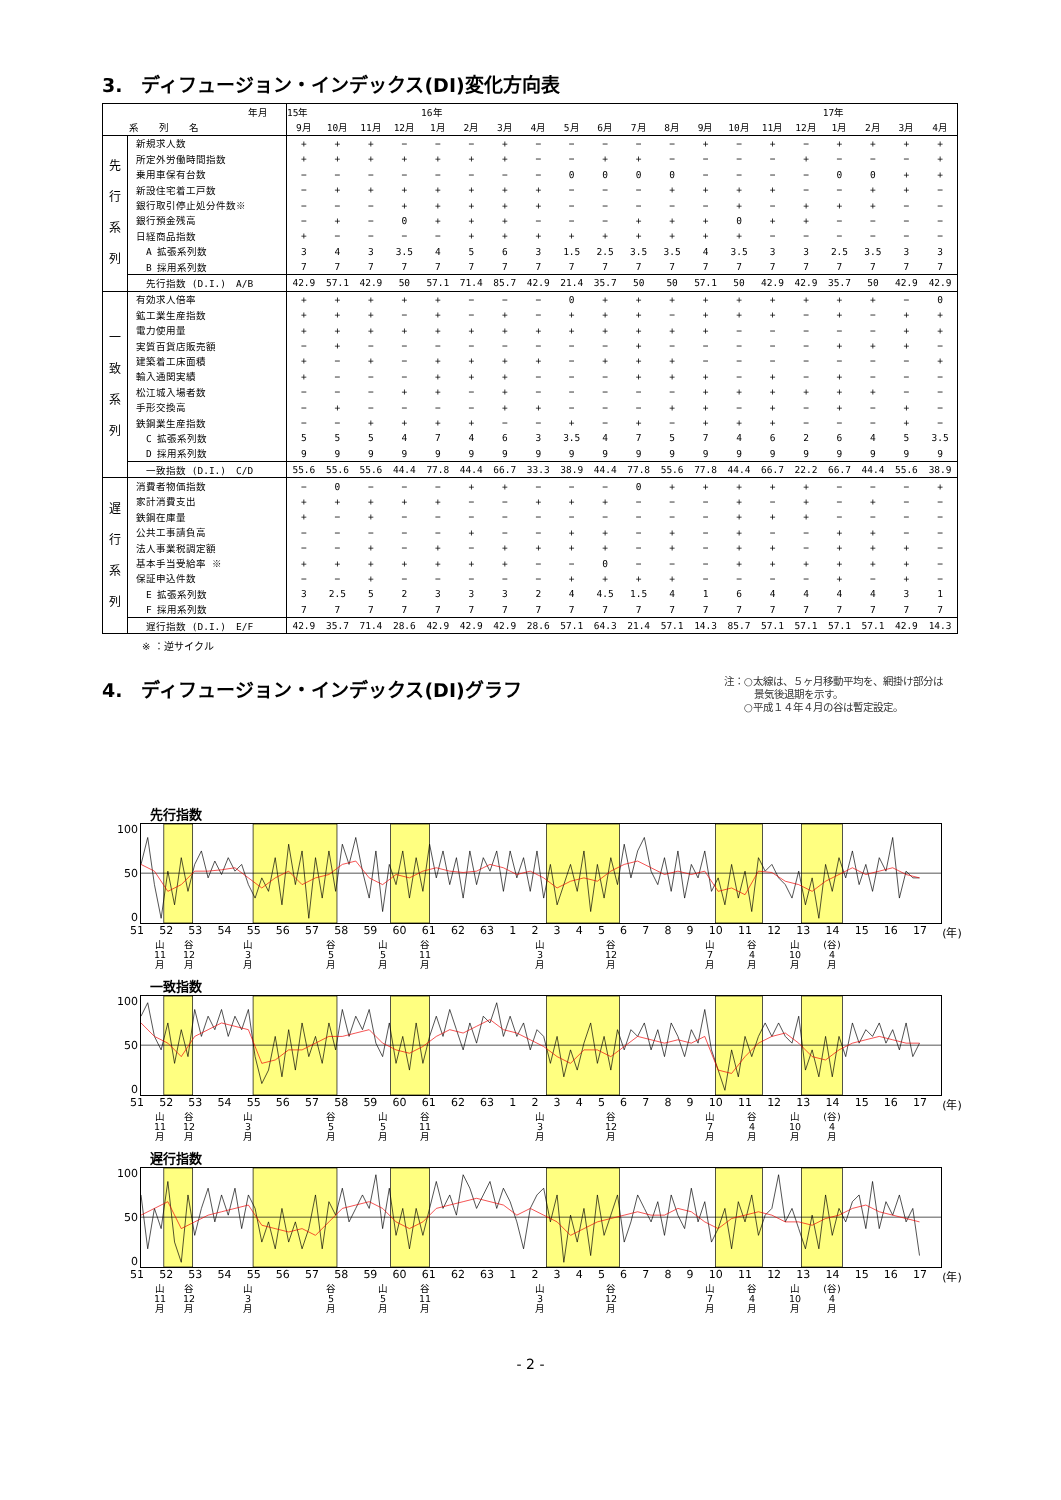3.　ディフュージョン・インデックス(DI)変化方向表
| 年月 | | 15年 | | | | 16年 | | | | | | | | | | | | 17年 | | | |
| --- | --- | --- | --- | --- | --- | --- | --- | --- | --- | --- | --- | --- | --- | --- | --- | --- | --- | --- | --- | --- | --- |
| 系 列 名 | | 9月 | 10月 | 11月 | 12月 | 1月 | 2月 | 3月 | 4月 | 5月 | 6月 | 7月 | 8月 | 9月 | 10月 | 11月 | 12月 | 1月 | 2月 | 3月 | 4月 |
| 先 行 系 列 | 新規求人数 | + | + | + | − | − | − | + | − | − | − | − | − | + | − | + | − | + | + | + | + |
| | 所定外労働時間指数 | + | + | + | + | + | + | + | − | − | + | + | − | − | − | − | + | − | − | − | + |
| | 乗用車保有台数 | − | − | − | − | − | − | − | − | 0 | 0 | 0 | 0 | − | − | − | − | 0 | 0 | + | + |
| | 新設住宅着工戸数 | − | + | + | + | + | + | + | + | − | − | − | + | + | + | + | − | − | + | + | − |
| | 銀行取引停止処分件数※ | − | − | − | + | + | + | + | + | − | − | − | − | − | + | − | + | + | + | − | − |
| | 銀行預金残高 | − | + | − | 0 | + | + | + | − | − | − | + | + | + | 0 | + | + | − | − | − | − |
| | 日経商品指数 | + | − | − | − | − | + | + | + | + | + | + | + | + | + | − | − | − | − | − | − |
| | A 拡張系列数 | 3 | 4 | 3 | 3.5 | 4 | 5 | 6 | 3 | 1.5 | 2.5 | 3.5 | 3.5 | 4 | 3.5 | 3 | 3 | 2.5 | 3.5 | 3 | 3 |
| | B 採用系列数 | 7 | 7 | 7 | 7 | 7 | 7 | 7 | 7 | 7 | 7 | 7 | 7 | 7 | 7 | 7 | 7 | 7 | 7 | 7 | 7 |
| | 先行指数 (D.I.) A/B | 42.9 | 57.1 | 42.9 | 50 | 57.1 | 71.4 | 85.7 | 42.9 | 21.4 | 35.7 | 50 | 50 | 57.1 | 50 | 42.9 | 42.9 | 35.7 | 50 | 42.9 | 42.9 |
| 一 致 系 列 | 有効求人倍率 | + | + | + | + | + | − | − | − | 0 | + | + | + | + | + | + | + | + | + | − | 0 |
| | 鉱工業生産指数 | + | + | + | − | + | − | + | − | + | + | + | − | + | + | + | − | + | − | + | + |
| | 電力使用量 | + | + | + | + | + | + | + | + | + | + | + | + | + | − | − | − | − | − | + | + |
| | 実質百貨店販売額 | − | + | − | − | − | − | − | − | − | − | + | − | − | − | − | − | + | + | + | − |
| | 建築着工床面積 | + | − | + | − | + | + | + | + | − | + | + | + | − | − | − | − | − | − | − | + |
| | 輸入通関実績 | + | − | − | − | + | + | + | − | − | − | + | + | + | − | + | − | + | − | − | − |
| | 松江城入場者数 | − | − | − | + | + | − | + | − | − | − | − | − | + | + | + | + | + | + | − | − |
| | 手形交換高 | − | + | − | − | − | − | + | + | − | − | − | + | + | − | + | − | + | − | + | − |
| | 鉄鋼業生産指数 | − | − | + | + | + | + | − | − | + | − | + | − | + | + | + | − | − | − | + | − |
| | C 拡張系列数 | 5 | 5 | 5 | 4 | 7 | 4 | 6 | 3 | 3.5 | 4 | 7 | 5 | 7 | 4 | 6 | 2 | 6 | 4 | 5 | 3.5 |
| | D 採用系列数 | 9 | 9 | 9 | 9 | 9 | 9 | 9 | 9 | 9 | 9 | 9 | 9 | 9 | 9 | 9 | 9 | 9 | 9 | 9 | 9 |
| | 一致指数 (D.I.) C/D | 55.6 | 55.6 | 55.6 | 44.4 | 77.8 | 44.4 | 66.7 | 33.3 | 38.9 | 44.4 | 77.8 | 55.6 | 77.8 | 44.4 | 66.7 | 22.2 | 66.7 | 44.4 | 55.6 | 38.9 |
| 遅 行 系 列 | 消費者物価指数 | − | 0 | − | − | − | + | + | − | − | − | 0 | + | + | + | + | + | − | − | − | + |
| | 家計消費支出 | + | + | + | + | + | − | − | + | + | + | − | − | − | + | − | + | − | + | − | − |
| | 鉄鋼在庫量 | + | − | + | − | − | − | − | − | − | − | − | − | − | + | + | + | − | − | − | − |
| | 公共工事請負高 | − | − | − | − | − | + | − | − | + | + | − | + | − | + | − | − | + | + | − | − |
| | 法人事業税調定額 | − | − | + | − | + | − | + | + | + | + | − | + | − | + | + | − | + | + | + | − |
| | 基本手当受給率 ※ | + | + | + | + | + | + | + | − | − | 0 | − | − | − | + | + | + | + | + | + | − |
| | 保証申込件数 | − | − | + | − | − | − | − | − | + | + | + | + | − | − | − | − | + | − | + | − |
| | E 拡張系列数 | 3 | 2.5 | 5 | 2 | 3 | 3 | 3 | 2 | 4 | 4.5 | 1.5 | 4 | 1 | 6 | 4 | 4 | 4 | 4 | 3 | 1 |
| | F 採用系列数 | 7 | 7 | 7 | 7 | 7 | 7 | 7 | 7 | 7 | 7 | 7 | 7 | 7 | 7 | 7 | 7 | 7 | 7 | 7 | 7 |
| | 遅行指数 (D.I.) E/F | 42.9 | 35.7 | 71.4 | 28.6 | 42.9 | 42.9 | 42.9 | 28.6 | 57.1 | 64.3 | 21.4 | 57.1 | 14.3 | 85.7 | 57.1 | 57.1 | 57.1 | 57.1 | 42.9 | 14.3 |
※ ：逆サイクル
4.　ディフュージョン・インデックス(DI)グラフ
注：○太線は、５ヶ月移動平均を、網掛け部分は
　　　景気後退期を示す。
　　○平成１４年４月の谷は暫定設定。
先行指数
100
50
0
51 52 53 54 55 56 57 58 59 60 61 62 63 123456789 10 11 12 13 14 15 16 17 (年)
山
11
月 谷
12
月 山
3
月 谷
5
月 山
5
月 谷
11
月 山
3
月 谷
12
月 山
7
月 谷
4
月 山
10
月 (谷)
4
月
一致指数
100
50
0
51 52 53 54 55 56 57 58 59 60 61 62 63 123456789 10 11 12 13 14 15 16 17 (年)
山
11
月 谷
12
月 山
3
月 谷
5
月 山
5
月 谷
11
月 山
3
月 谷
12
月 山
7
月 谷
4
月 山
10
月 (谷)
4
月
遅行指数
100
50
0
51 52 53 54 55 56 57 58 59 60 61 62 63 123456789 10 11 12 13 14 15 16 17 (年)
山
11
月 谷
12
月 山
3
月 谷
5
月 山
5
月 谷
11
月 山
3
月 谷
12
月 山
7
月 谷
4
月 山
10
月 (谷)
4
月
- 2 -